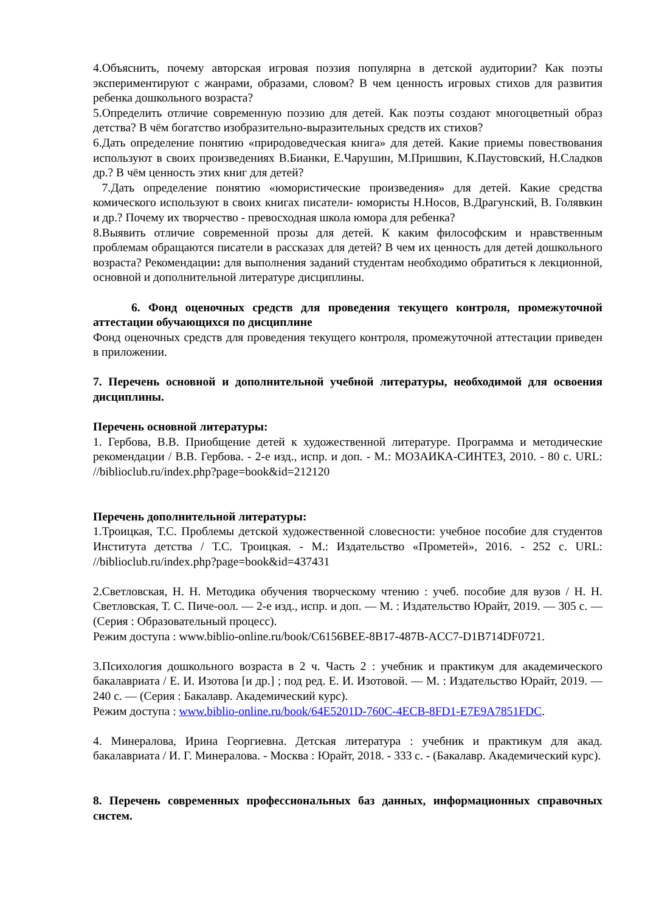4.Объяснить, почему авторская игровая поэзия популярна в детской аудитории? Как поэты экспериментируют с жанрами, образами, словом? В чем ценность игровых стихов для развития ребенка дошкольного возраста?
5.Определить отличие современную поэзию для детей. Как поэты создают многоцветный образ детства? В чём богатство изобразительно-выразительных средств их стихов?
6.Дать определение понятию «природоведческая книга» для детей. Какие приемы повествования используют в своих произведениях В.Бианки, Е.Чарушин, М.Пришвин, К.Паустовский, Н.Сладков др.? В чём ценность этих книг для детей?
7.Дать определение понятию «юмористические произведения» для детей. Какие средства комического используют в своих книгах писатели- юмористы Н.Носов, В.Драгунский, В. Голявкин и др.? Почему их творчество - превосходная школа юмора для ребенка?
8.Выявить отличие современной прозы для детей. К каким философским и нравственным проблемам обращаются писатели в рассказах для детей? В чем их ценность для детей дошкольного возраста? Рекомендации: для выполнения заданий студентам необходимо обратиться к лекционной, основной и дополнительной литературе дисциплины.
6. Фонд оценочных средств для проведения текущего контроля, промежуточной аттестации обучающихся по дисциплине
Фонд оценочных средств для проведения текущего контроля, промежуточной аттестации приведен в приложении.
7. Перечень основной и дополнительной учебной литературы, необходимой для освоения дисциплины.
Перечень основной литературы:
1. Гербова, В.В. Приобщение детей к художественной литературе. Программа и методические рекомендации / В.В. Гербова. - 2-е изд., испр. и доп. - М.: МОЗАИКА-СИНТЕЗ, 2010. - 80 с. URL: //biblioclub.ru/index.php?page=book&id=212120
Перечень дополнительной литературы:
1.Троицкая, Т.С. Проблемы детской художественной словесности: учебное пособие для студентов Института детства / Т.С. Троицкая. - М.: Издательство «Прометей», 2016. - 252 с. URL: //biblioclub.ru/index.php?page=book&id=437431
2.Светловская, Н. Н. Методика обучения творческому чтению : учеб. пособие для вузов / Н. Н. Светловская, Т. С. Пиче-оол. — 2-е изд., испр. и доп. — М. : Издательство Юрайт, 2019. — 305 с. — (Серия : Образовательный процесс).
Режим доступа : www.biblio-online.ru/book/C6156BEE-8B17-487B-ACC7-D1B714DF0721.
3.Психология дошкольного возраста в 2 ч. Часть 2 : учебник и практикум для академического бакалавриата / Е. И. Изотова [и др.] ; под ред. Е. И. Изотовой. — М. : Издательство Юрайт, 2019. — 240 с. — (Серия : Бакалавр. Академический курс).
Режим доступа : www.biblio-online.ru/book/64E5201D-760C-4ECB-8FD1-E7E9A7851FDC.
4. Минералова, Ирина Георгиевна. Детская литература : учебник и практикум для акад. бакалавриата / И. Г. Минералова. - Москва : Юрайт, 2018. - 333 с. - (Бакалавр. Академический курс).
8. Перечень современных профессиональных баз данных, информационных справочных систем.